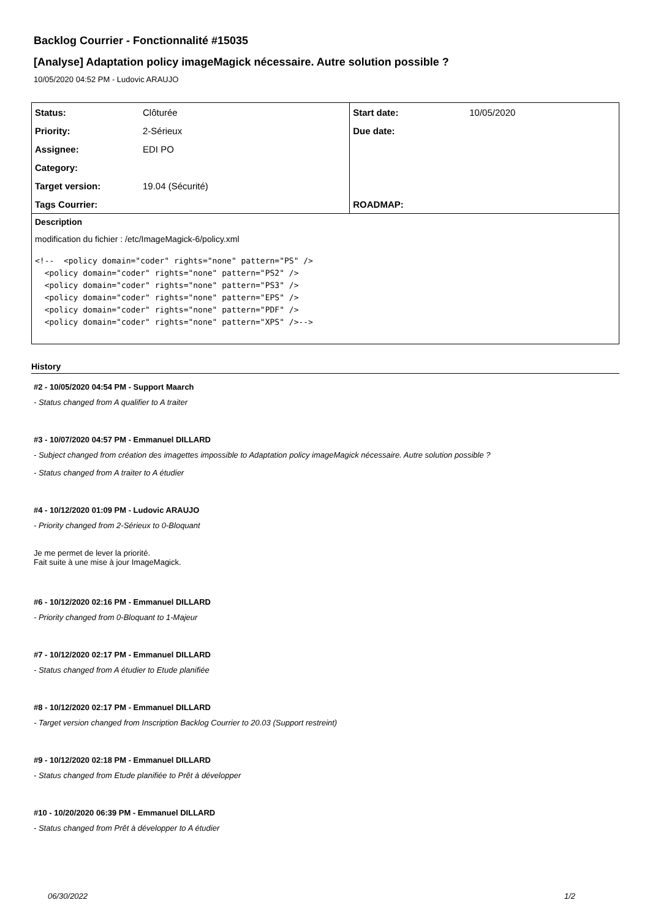Backlog Courrier - Fonctionnalité #15035
[Analyse] Adaptation policy imageMagick nécessaire. Autre solution possible ?
10/05/2020 04:52 PM - Ludovic ARAUJO
| Status: | Clôturée | Start date: | 10/05/2020 |
| Priority: | 2-Sérieux | Due date: | |
| Assignee: | EDI PO | | |
| Category: | | | |
| Target version: | 19.04 (Sécurité) | | |
| Tags Courrier: | | ROADMAP: | |
Description
modification du fichier : /etc/ImageMagick-6/policy.xml
<!--  <policy domain="coder" rights="none" pattern="PS" />
  <policy domain="coder" rights="none" pattern="PS2" />
  <policy domain="coder" rights="none" pattern="PS3" />
  <policy domain="coder" rights="none" pattern="EPS" />
  <policy domain="coder" rights="none" pattern="PDF" />
  <policy domain="coder" rights="none" pattern="XPS" />-->
History
#2 - 10/05/2020 04:54 PM - Support Maarch
- Status changed from A qualifier to A traiter
#3 - 10/07/2020 04:57 PM - Emmanuel DILLARD
- Subject changed from création des imagettes impossible to Adaptation policy imageMagick nécessaire. Autre solution possible ?
- Status changed from A traiter to A étudier
#4 - 10/12/2020 01:09 PM - Ludovic ARAUJO
- Priority changed from 2-Sérieux to 0-Bloquant
Je me permet de lever la priorité.
Fait suite à une mise à jour ImageMagick.
#6 - 10/12/2020 02:16 PM - Emmanuel DILLARD
- Priority changed from 0-Bloquant to 1-Majeur
#7 - 10/12/2020 02:17 PM - Emmanuel DILLARD
- Status changed from A étudier to Etude planifiée
#8 - 10/12/2020 02:17 PM - Emmanuel DILLARD
- Target version changed from Inscription Backlog Courrier to 20.03 (Support restreint)
#9 - 10/12/2020 02:18 PM - Emmanuel DILLARD
- Status changed from Etude planifiée to Prêt à développer
#10 - 10/20/2020 06:39 PM - Emmanuel DILLARD
- Status changed from Prêt à développer to A étudier
06/30/2022 1/2